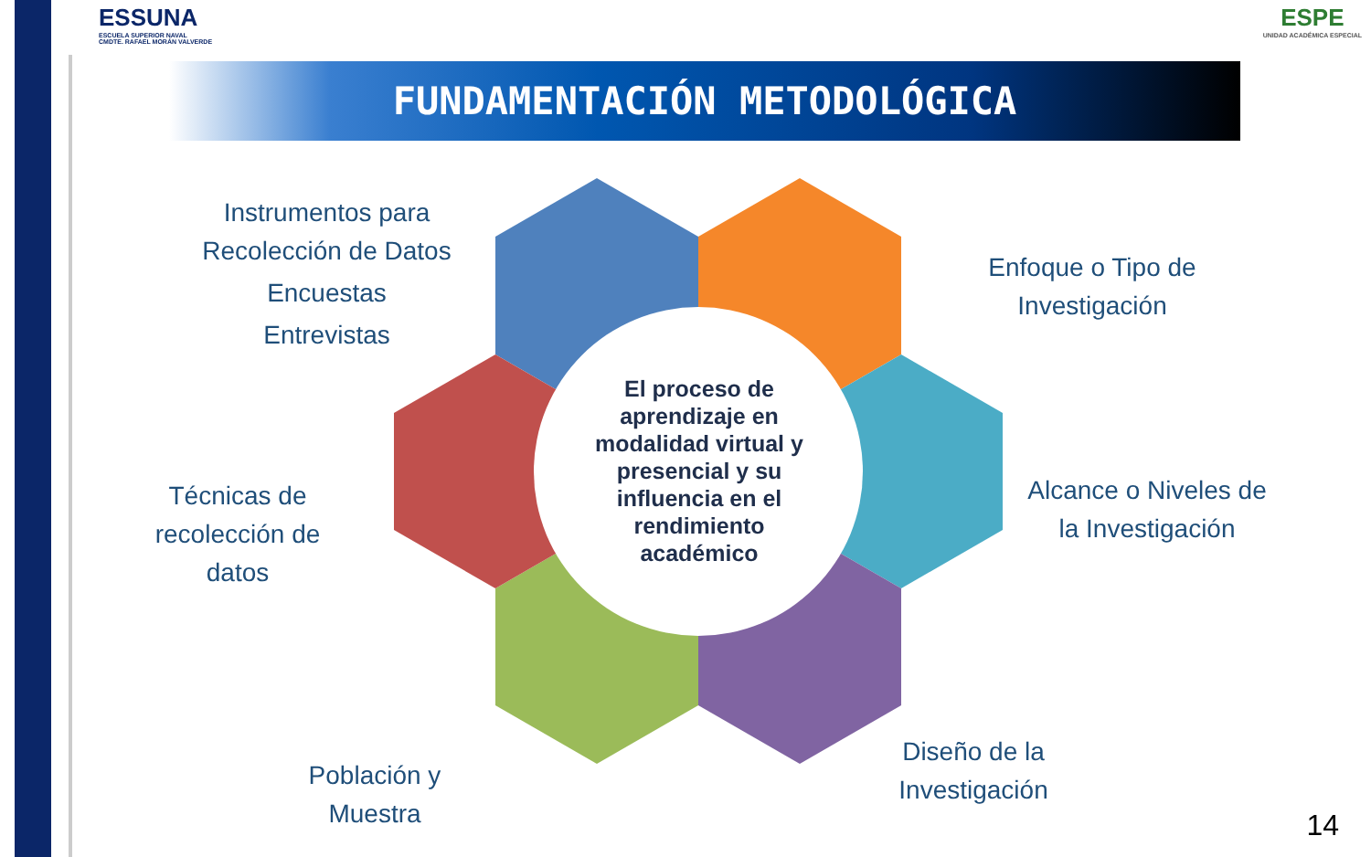ESSUNA
ESCUELA SUPERIOR NAVAL
CMDTE. RAFAEL MORÁN VALVERDE
ESPE
UNIDAD ACADÉMICA ESPECIAL
FUNDAMENTACIÓN METODOLÓGICA
El proceso de aprendizaje en modalidad virtual y presencial y su influencia en el rendimiento académico
Instrumentos para Recolección de Datos
Encuestas
Entrevistas
Enfoque o Tipo de Investigación
Alcance o Niveles de la Investigación
Diseño de la Investigación
Población y Muestra
Técnicas de recolección de datos
14